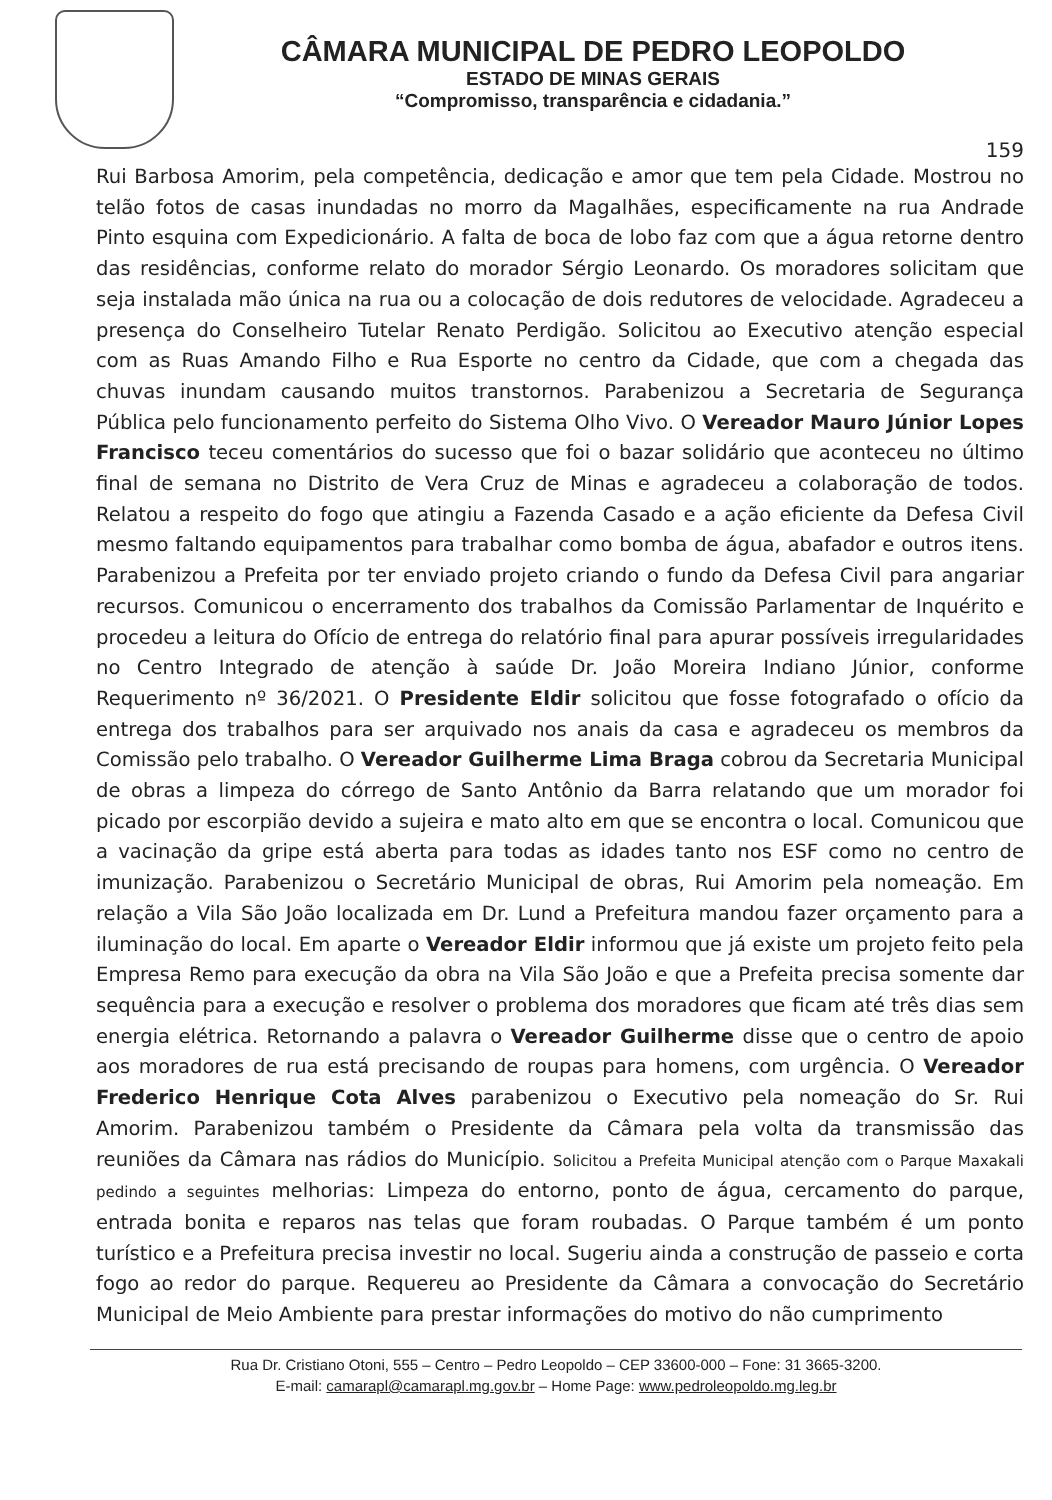CÂMARA MUNICIPAL DE PEDRO LEOPOLDO
ESTADO DE MINAS GERAIS
“Compromisso, transparência e cidadania.”
159
Rui Barbosa Amorim, pela competência, dedicação e amor que tem pela Cidade. Mostrou no telão fotos de casas inundadas no morro da Magalhães, especificamente na rua Andrade Pinto esquina com Expedicionário. A falta de boca de lobo faz com que a água retorne dentro das residências, conforme relato do morador Sérgio Leonardo. Os moradores solicitam que seja instalada mão única na rua ou a colocação de dois redutores de velocidade. Agradeceu a presença do Conselheiro Tutelar Renato Perdigão. Solicitou ao Executivo atenção especial com as Ruas Amando Filho e Rua Esporte no centro da Cidade, que com a chegada das chuvas inundam causando muitos transtornos. Parabenizou a Secretaria de Segurança Pública pelo funcionamento perfeito do Sistema Olho Vivo. O Vereador Mauro Júnior Lopes Francisco teceu comentários do sucesso que foi o bazar solidário que aconteceu no último final de semana no Distrito de Vera Cruz de Minas e agradeceu a colaboração de todos. Relatou a respeito do fogo que atingiu a Fazenda Casado e a ação eficiente da Defesa Civil mesmo faltando equipamentos para trabalhar como bomba de água, abafador e outros itens. Parabenizou a Prefeita por ter enviado projeto criando o fundo da Defesa Civil para angariar recursos. Comunicou o encerramento dos trabalhos da Comissão Parlamentar de Inquérito e procedeu a leitura do Ofício de entrega do relatório final para apurar possíveis irregularidades no Centro Integrado de atenção à saúde Dr. João Moreira Indiano Júnior, conforme Requerimento nº 36/2021. O Presidente Eldir solicitou que fosse fotografado o ofício da entrega dos trabalhos para ser arquivado nos anais da casa e agradeceu os membros da Comissão pelo trabalho. O Vereador Guilherme Lima Braga cobrou da Secretaria Municipal de obras a limpeza do córrego de Santo Antônio da Barra relatando que um morador foi picado por escorpião devido a sujeira e mato alto em que se encontra o local. Comunicou que a vacinação da gripe está aberta para todas as idades tanto nos ESF como no centro de imunização. Parabenizou o Secretário Municipal de obras, Rui Amorim pela nomeação. Em relação a Vila São João localizada em Dr. Lund a Prefeitura mandou fazer orçamento para a iluminação do local. Em aparte o Vereador Eldir informou que já existe um projeto feito pela Empresa Remo para execução da obra na Vila São João e que a Prefeita precisa somente dar sequência para a execução e resolver o problema dos moradores que ficam até três dias sem energia elétrica. Retornando a palavra o Vereador Guilherme disse que o centro de apoio aos moradores de rua está precisando de roupas para homens, com urgência. O Vereador Frederico Henrique Cota Alves parabenizou o Executivo pela nomeação do Sr. Rui Amorim. Parabenizou também o Presidente da Câmara pela volta da transmissão das reuniões da Câmara nas rádios do Município. Solicitou a Prefeita Municipal atenção com o Parque Maxakali pedindo a seguintes melhorias: Limpeza do entorno, ponto de água, cercamento do parque, entrada bonita e reparos nas telas que foram roubadas. O Parque também é um ponto turístico e a Prefeitura precisa investir no local. Sugeriu ainda a construção de passeio e corta fogo ao redor do parque. Requereu ao Presidente da Câmara a convocação do Secretário Municipal de Meio Ambiente para prestar informações do motivo do não cumprimento
Rua Dr. Cristiano Otoni, 555 – Centro – Pedro Leopoldo – CEP 33600-000 – Fone: 31 3665-3200.
E-mail: camarapl@camarapl.mg.gov.br – Home Page: www.pedroleopoldo.mg.leg.br